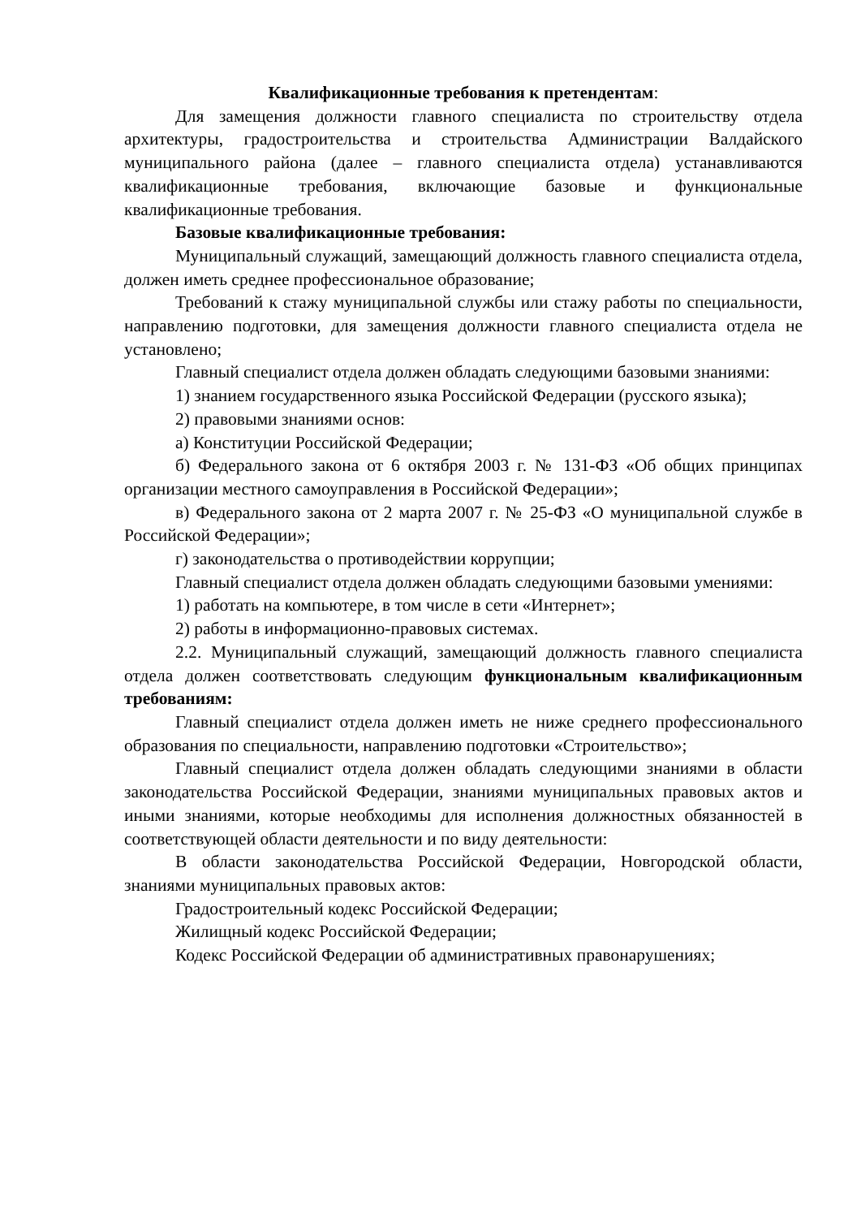Квалификационные требования к претендентам:
Для замещения должности главного специалиста по строительству отдела архитектуры, градостроительства и строительства Администрации Валдайского муниципального района (далее – главного специалиста отдела) устанавливаются квалификационные требования, включающие базовые и функциональные квалификационные требования.
Базовые квалификационные требования:
Муниципальный служащий, замещающий должность главного специалиста отдела, должен иметь среднее профессиональное образование;
Требований к стажу муниципальной службы или стажу работы по специальности, направлению подготовки, для замещения должности главного специалиста отдела не установлено;
Главный специалист отдела должен обладать следующими базовыми знаниями:
1) знанием государственного языка Российской Федерации (русского языка);
2) правовыми знаниями основ:
а) Конституции Российской Федерации;
б) Федерального закона от 6 октября 2003 г. № 131-ФЗ «Об общих принципах организации местного самоуправления в Российской Федерации»;
в) Федерального закона от 2 марта 2007 г. № 25-ФЗ «О муниципальной службе в Российской Федерации»;
г) законодательства о противодействии коррупции;
Главный специалист отдела должен обладать следующими базовыми умениями:
1) работать на компьютере, в том числе в сети «Интернет»;
2) работы в информационно-правовых системах.
2.2. Муниципальный служащий, замещающий должность главного специалиста отдела должен соответствовать следующим функциональным квалификационным требованиям:
Главный специалист отдела должен иметь не ниже среднего профессионального образования по специальности, направлению подготовки «Строительство»;
Главный специалист отдела должен обладать следующими знаниями в области законодательства Российской Федерации, знаниями муниципальных правовых актов и иными знаниями, которые необходимы для исполнения должностных обязанностей в соответствующей области деятельности и по виду деятельности:
В области законодательства Российской Федерации, Новгородской области, знаниями муниципальных правовых актов:
Градостроительный кодекс Российской Федерации;
Жилищный кодекс Российской Федерации;
Кодекс Российской Федерации об административных правонарушениях;